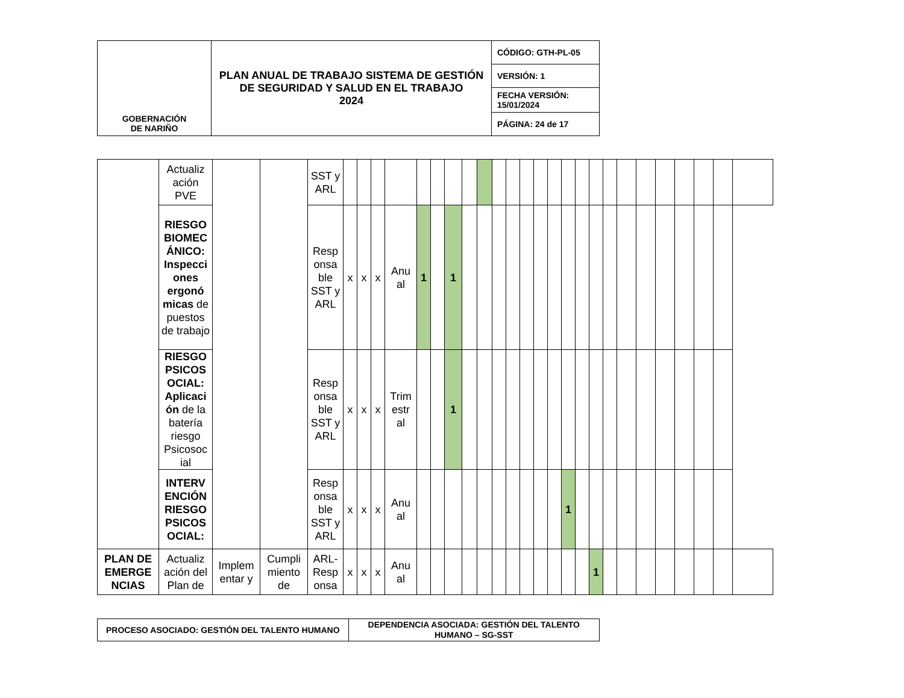| GOBERNACIÓN DE NARIÑO | PLAN ANUAL DE TRABAJO SISTEMA DE GESTIÓN DE SEGURIDAD Y SALUD EN EL TRABAJO 2024 | CÓDIGO: GTH-PL-05 |
| | | VERSIÓN: 1 |
| | | FECHA VERSIÓN: 15/01/2024 |
| | | PÁGINA: 24 de 17 |
| | Actualiz ación PVE | | | SST y ARL | | | | | | | | | | | | | | | | | | | | | | | | | |
| | RIESGO BIOMEC ÁNICO: Inspecci ones ergonó micas de puestos de trabajo | | | Resp onsa ble SST y ARL | x | x | x | Anu al | 1 | | 1 | | | | | | | | | | | | | | | | | | |
| | RIESGO PSICOS OCIAL: Aplicaci ón de la batería riesgo Psicosoc ial | | | Resp onsa ble SST y ARL | x | x | x | Trim estr al | | | 1 | | | | | | | | | | | | | | | | | | |
| | INTERV ENCIÓN RIESGO PSICOS OCIAL: | | | Resp onsa ble SST y ARL | x | x | x | Anu al | | | | | | | | | | | 1 | | | | | | | | | | |
| PLAN DE EMERGE NCIAS | Actualiz ación del Plan de | Implem entar y | Cumpli miento de | ARL- Resp onsa | x | x | x | Anu al | | | | | | | | | | | | | 1 | | | | | | | | |
| PROCESO ASOCIADO: GESTIÓN DEL TALENTO HUMANO | DEPENDENCIA ASOCIADA: GESTIÓN DEL TALENTO HUMANO – SG-SST |